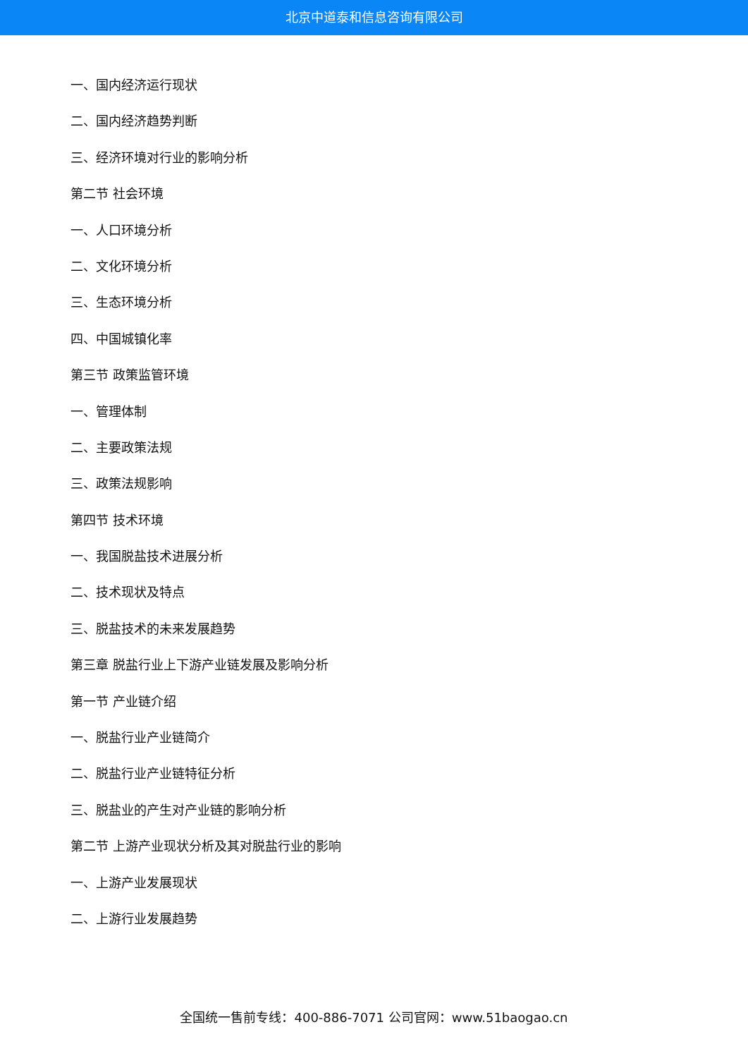北京中道泰和信息咨询有限公司
一、国内经济运行现状
二、国内经济趋势判断
三、经济环境对行业的影响分析
第二节 社会环境
一、人口环境分析
二、文化环境分析
三、生态环境分析
四、中国城镇化率
第三节 政策监管环境
一、管理体制
二、主要政策法规
三、政策法规影响
第四节 技术环境
一、我国脱盐技术进展分析
二、技术现状及特点
三、脱盐技术的未来发展趋势
第三章 脱盐行业上下游产业链发展及影响分析
第一节 产业链介绍
一、脱盐行业产业链简介
二、脱盐行业产业链特征分析
三、脱盐业的产生对产业链的影响分析
第二节 上游产业现状分析及其对脱盐行业的影响
一、上游产业发展现状
二、上游行业发展趋势
全国统一售前专线：400-886-7071 公司官网：www.51baogao.cn